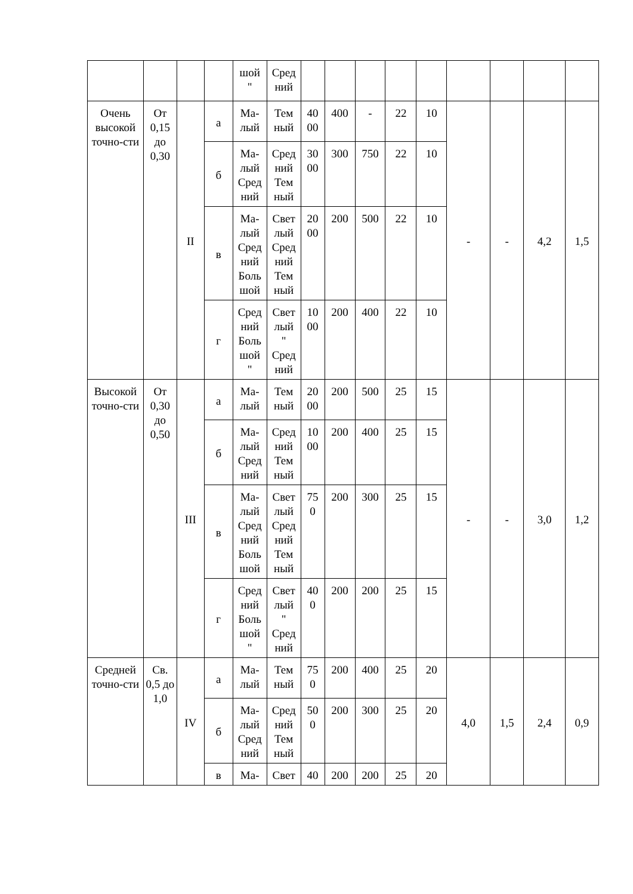| | | | | шой " | Сред ний | | | | | | | | | |
| Очень высокой точно-сти | От 0,15 до 0,30 | II | а | Ма- лый | Тем ный | 40 00 | 400 | - | 22 | 10 | - | - | 4,2 | 1,5 |
| | | | б | Ма- лый Сред ний | Сред ний Тем ный | 30 00 | 300 | 750 | 22 | 10 | | | | |
| | | | в | Ма- лый Сред ний Боль шой | Свет лый Сред ний Тем ный | 20 00 | 200 | 500 | 22 | 10 | | | | |
| | | | г | Сред ний Боль шой " | Свет лый " Сред ний | 10 00 | 200 | 400 | 22 | 10 | | | | |
| Высокой точно-сти | От 0,30 до 0,50 | III | а | Ма- лый | Тем ный | 20 00 | 200 | 500 | 25 | 15 | - | - | 3,0 | 1,2 |
| | | | б | Ма- лый Сред ний | Сред ний Тем ный | 10 00 | 200 | 400 | 25 | 15 | | | | |
| | | | в | Ма- лый Сред ний Боль шой | Свет лый Сред ний Тем ный | 75 0 | 200 | 300 | 25 | 15 | | | | |
| | | | г | Сред ний Боль шой " | Свет лый " Сред ний | 40 0 | 200 | 200 | 25 | 15 | | | | |
| Средней точно-сти | Св. 0,5 до 1,0 | IV | а | Ма- лый | Тем ный | 75 0 | 200 | 400 | 25 | 20 | 4,0 | 1,5 | 2,4 | 0,9 |
| | | | б | Ма- лый Сред ний | Сред ний Тем ный | 50 0 | 200 | 300 | 25 | 20 | | | | |
| | | | в | Ма- | Свет | 40 | 200 | 200 | 25 | 20 | | | | |